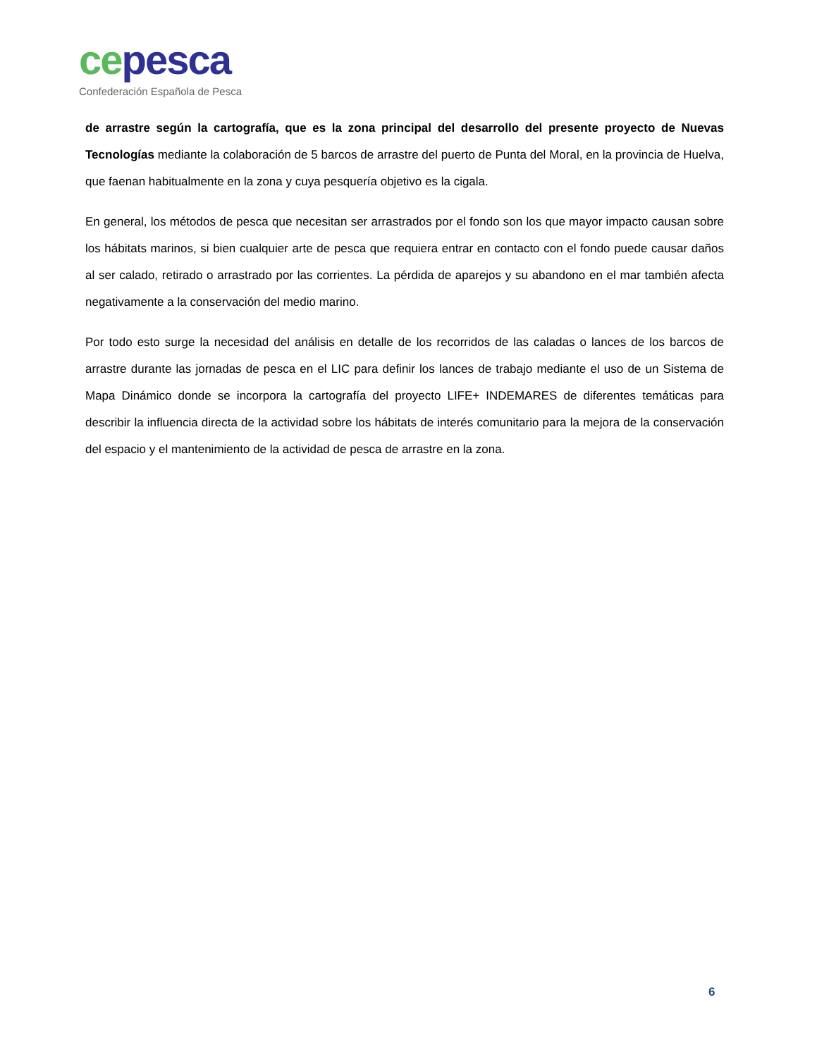ce pesca
Confederación Española de Pesca
de arrastre según la cartografía, que es la zona principal del desarrollo del presente proyecto de Nuevas Tecnologías mediante la colaboración de 5 barcos de arrastre del puerto de Punta del Moral, en la provincia de Huelva, que faenan habitualmente en la zona y cuya pesquería objetivo es la cigala.
En general, los métodos de pesca que necesitan ser arrastrados por el fondo son los que mayor impacto causan sobre los hábitats marinos, si bien cualquier arte de pesca que requiera entrar en contacto con el fondo puede causar daños al ser calado, retirado o arrastrado por las corrientes. La pérdida de aparejos y su abandono en el mar también afecta negativamente a la conservación del medio marino.
Por todo esto surge la necesidad del análisis en detalle de los recorridos de las caladas o lances de los barcos de arrastre durante las jornadas de pesca en el LIC para definir los lances de trabajo mediante el uso de un Sistema de Mapa Dinámico donde se incorpora la cartografía del proyecto LIFE+ INDEMARES de diferentes temáticas para describir la influencia directa de la actividad sobre los hábitats de interés comunitario para la mejora de la conservación del espacio y el mantenimiento de la actividad de pesca de arrastre en la zona.
6